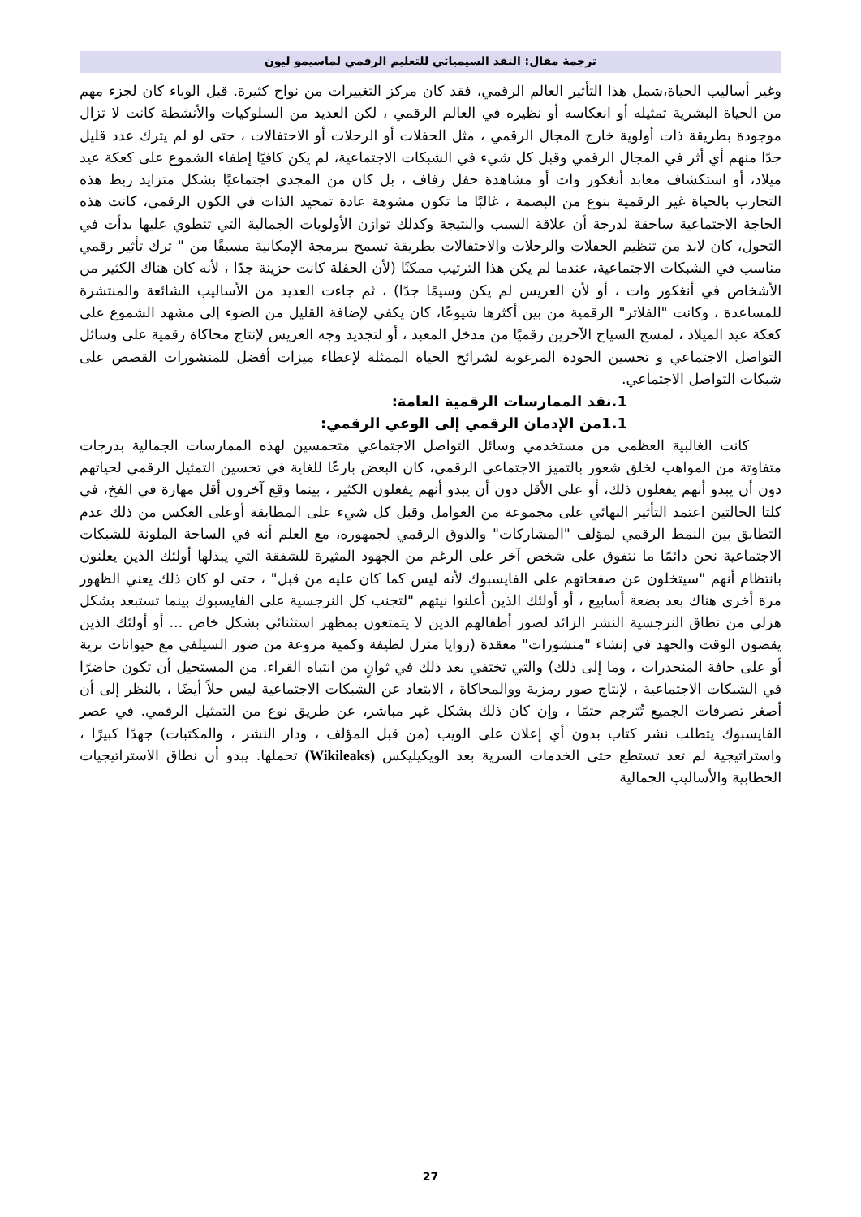ترجمة مقال: النقد السيميائي للتعليم الرقمي لماسيمو ليون
وغير أساليب الحياة،شمل هذا التأثير العالم الرقمي، فقد كان مركز التغييرات من نواح كثيرة. قبل الوباء كان لجزء مهم من الحياة البشرية تمثيله أو انعكاسه أو نظيره في العالم الرقمي ، لكن العديد من السلوكيات والأنشطة كانت لا تزال موجودة بطريقة ذات أولوية خارج المجال الرقمي ، مثل الحفلات أو الرحلات أو الاحتفالات ، حتى لو لم يترك عدد قليل جدًا منهم أي أثر في المجال الرقمي وقبل كل شيء في الشبكات الاجتماعية، لم يكن كافيًا إطفاء الشموع على كعكة عيد ميلاد، أو استكشاف معابد أنغكور وات أو مشاهدة حفل زفاف ، بل كان من المجدي اجتماعيًا بشكل متزايد ربط هذه التجارب بالحياة غير الرقمية بنوع من البصمة ، غالبًا ما تكون مشوهة عادة تمجيد الذات في الكون الرقمي، كانت هذه الحاجة الاجتماعية ساحقة لدرجة أن علاقة السبب والنتيجة وكذلك توازن الأولويات الجمالية التي تنطوي عليها بدأت في التحول، كان لابد من تنظيم الحفلات والرحلات والاحتفالات بطريقة تسمح ببرمجة الإمكانية مسبقًا من " ترك تأثير رقمي مناسب في الشبكات الاجتماعية، عندما لم يكن هذا الترتيب ممكنًا (لأن الحفلة كانت حزينة جدًا ، لأنه كان هناك الكثير من الأشخاص في أنغكور وات ، أو لأن العريس لم يكن وسيمًا جدًا) ، ثم جاءت العديد من الأساليب الشائعة والمنتشرة للمساعدة ، وكانت "الفلاتر" الرقمية من بين أكثرها شيوعًا، كان يكفي لإضافة القليل من الضوء إلى مشهد الشموع على كعكة عيد الميلاد ، لمسح السياح الآخرين رقميًا من مدخل المعبد ، أو لتجديد وجه العريس لإنتاج محاكاة رقمية على وسائل التواصل الاجتماعي و تحسين الجودة المرغوبة لشرائح الحياة الممثلة لإعطاء ميزات أفضل للمنشورات القصص على شبكات التواصل الاجتماعي.
1.نقد الممارسات الرقمية العامة:
1.1من الإدمان الرقمي إلى الوعي الرقمي:
كانت الغالبية العظمى من مستخدمي وسائل التواصل الاجتماعي متحمسين لهذه الممارسات الجمالية بدرجات متفاوتة من المواهب لخلق شعور بالتميز الاجتماعي الرقمي، كان البعض بارعًا للغاية في تحسين التمثيل الرقمي لحياتهم دون أن يبدو أنهم يفعلون ذلك، أو على الأقل دون أن يبدو أنهم يفعلون الكثير ، بينما وقع آخرون أقل مهارة في الفخ، في كلتا الحالتين اعتمد التأثير النهائي على مجموعة من العوامل وقبل كل شيء على المطابقة أوعلى العكس من ذلك عدم التطابق بين النمط الرقمي لمؤلف "المشاركات" والذوق الرقمي لجمهوره، مع العلم أنه في الساحة الملونة للشبكات الاجتماعية نحن دائمًا ما نتفوق على شخص آخر على الرغم من الجهود المثيرة للشفقة التي يبذلها أولئك الذين يعلنون بانتظام أنهم "سيتخلون عن صفحاتهم على الفايسبوك لأنه ليس كما كان عليه من قبل" ، حتى لو كان ذلك يعني الظهور مرة أخرى هناك بعد بضعة أسابيع ، أو أولئك الذين أعلنوا نيتهم "لتجنب كل النرجسية على الفايسبوك بينما تستبعد بشكل هزلي من نطاق النرجسية النشر الزائد لصور أطفالهم الذين لا يتمتعون بمظهر استثنائي بشكل خاص ... أو أولئك الذين يقضون الوقت والجهد في إنشاء "منشورات" معقدة (زوايا منزل لطيفة وكمية مروعة من صور السيلفي مع حيوانات برية أو على حافة المنحدرات ، وما إلى ذلك) والتي تختفي بعد ذلك في ثوانٍ من انتباه القراء. من المستحيل أن تكون حاضرًا في الشبكات الاجتماعية ، لإنتاج صور رمزية ووالمحاكاة ، الابتعاد عن الشبكات الاجتماعية ليس حلاً أيضًا ، بالنظر إلى أن أصغر تصرفات الجميع تُترجم حتمًا ، وإن كان ذلك بشكل غير مباشر، عن طريق نوع من التمثيل الرقمي. في عصر الفايسبوك يتطلب نشر كتاب بدون أي إعلان على الويب (من قبل المؤلف ، ودار النشر ، والمكتبات) جهدًا كبيرًا ، واستراتيجية لم تعد تستطع حتى الخدمات السرية بعد الويكيليكس (Wikileaks) تحملها. يبدو أن نطاق الاستراتيجيات الخطابية والأساليب الجمالية
27